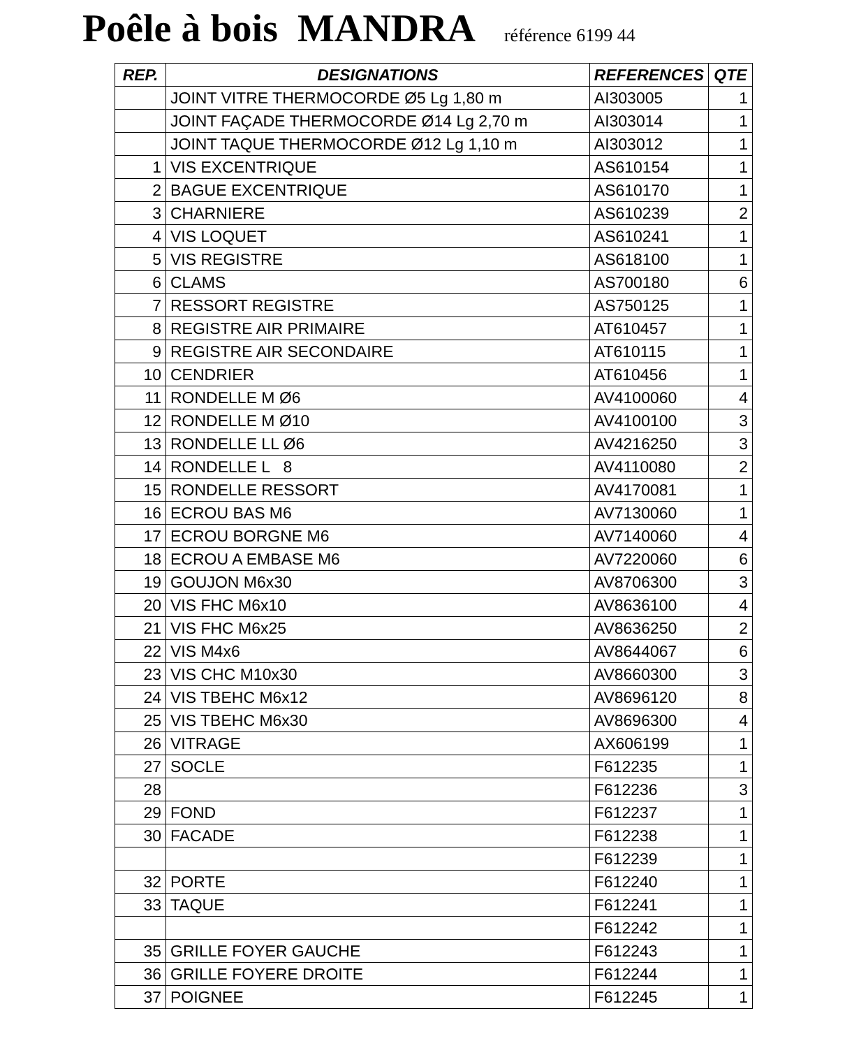Poêle à bois MANDRA référence 6199 44
| REP. | DESIGNATIONS | REFERENCES | QTE |
| --- | --- | --- | --- |
| | JOINT VITRE THERMOCORDE Ø5 Lg 1,80 m | AI303005 | 1 |
| | JOINT FAÇADE THERMOCORDE Ø14 Lg 2,70 m | AI303014 | 1 |
| | JOINT TAQUE THERMOCORDE Ø12 Lg 1,10 m | AI303012 | 1 |
| 1 | VIS EXCENTRIQUE | AS610154 | 1 |
| 2 | BAGUE EXCENTRIQUE | AS610170 | 1 |
| 3 | CHARNIERE | AS610239 | 2 |
| 4 | VIS LOQUET | AS610241 | 1 |
| 5 | VIS REGISTRE | AS618100 | 1 |
| 6 | CLAMS | AS700180 | 6 |
| 7 | RESSORT REGISTRE | AS750125 | 1 |
| 8 | REGISTRE AIR PRIMAIRE | AT610457 | 1 |
| 9 | REGISTRE AIR SECONDAIRE | AT610115 | 1 |
| 10 | CENDRIER | AT610456 | 1 |
| 11 | RONDELLE M Ø6 | AV4100060 | 4 |
| 12 | RONDELLE M Ø10 | AV4100100 | 3 |
| 13 | RONDELLE LL Ø6 | AV4216250 | 3 |
| 14 | RONDELLE L 8 | AV4110080 | 2 |
| 15 | RONDELLE RESSORT | AV4170081 | 1 |
| 16 | ECROU BAS M6 | AV7130060 | 1 |
| 17 | ECROU BORGNE M6 | AV7140060 | 4 |
| 18 | ECROU A EMBASE M6 | AV7220060 | 6 |
| 19 | GOUJON M6x30 | AV8706300 | 3 |
| 20 | VIS FHC M6x10 | AV8636100 | 4 |
| 21 | VIS FHC M6x25 | AV8636250 | 2 |
| 22 | VIS M4x6 | AV8644067 | 6 |
| 23 | VIS CHC M10x30 | AV8660300 | 3 |
| 24 | VIS TBEHC M6x12 | AV8696120 | 8 |
| 25 | VIS TBEHC M6x30 | AV8696300 | 4 |
| 26 | VITRAGE | AX606199 | 1 |
| 27 | SOCLE | F612235 | 1 |
| 28 | | F612236 | 3 |
| 29 | FOND | F612237 | 1 |
| 30 | FACADE | F612238 | 1 |
| | | F612239 | 1 |
| 32 | PORTE | F612240 | 1 |
| 33 | TAQUE | F612241 | 1 |
| | | F612242 | 1 |
| 35 | GRILLE FOYER GAUCHE | F612243 | 1 |
| 36 | GRILLE FOYERE DROITE | F612244 | 1 |
| 37 | POIGNEE | F612245 | 1 |